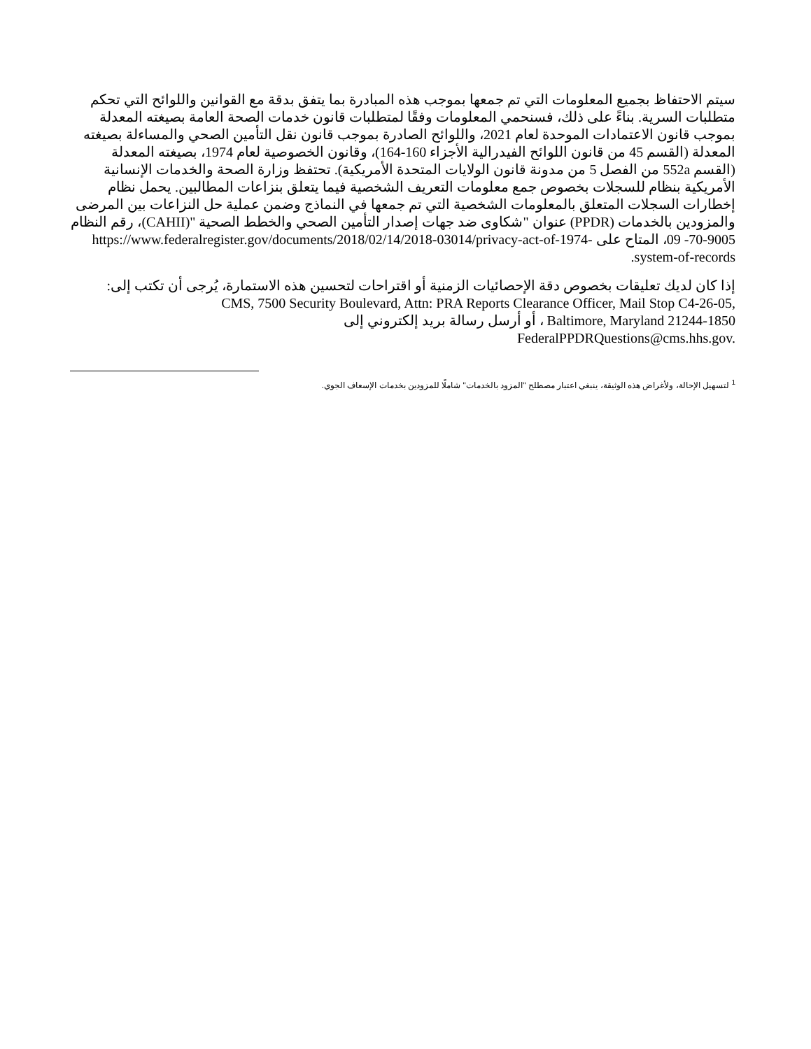سيتم الاحتفاظ بجميع المعلومات التي تم جمعها بموجب هذه المبادرة بما يتفق بدقة مع القوانين واللوائح التي تحكم متطلبات السرية. بناءً على ذلك، فسنحمي المعلومات وفقًا لمتطلبات قانون خدمات الصحة العامة بصيغته المعدلة بموجب قانون الاعتمادات الموحدة لعام 2021، واللوائح الصادرة بموجب قانون نقل التأمين الصحي والمساءلة بصيغته المعدلة (القسم 45 من قانون اللوائح الفيدرالية الأجزاء 160-164)، وقانون الخصوصية لعام 1974، بصيغته المعدلة (القسم 552a من الفصل 5 من مدونة قانون الولايات المتحدة الأمريكية). تحتفظ وزارة الصحة والخدمات الإنسانية الأمريكية بنظام للسجلات بخصوص جمع معلومات التعريف الشخصية فيما يتعلق بنزاعات المطالبين. يحمل نظام إخطارات السجلات المتعلق بالمعلومات الشخصية التي تم جمعها في النماذج وضمن عملية حل النزاعات بين المرضى والمزودين بالخدمات (PPDR) عنوان "شكاوى ضد جهات إصدار التأمين الصحي والخطط الصحية "(CAHII)، رقم النظام 9005-70- 09، المتاح على https://www.federalregister.gov/documents/2018/02/14/2018-03014/privacy-act-of-1974-system-of-records.
إذا كان لديك تعليقات بخصوص دقة الإحصائيات الزمنية أو اقتراحات لتحسين هذه الاستمارة، يُرجى أن تكتب إلى:
CMS, 7500 Security Boulevard, Attn: PRA Reports Clearance Officer, Mail Stop C4-26-05,
Baltimore, Maryland 21244-1850 ، أو أرسل رسالة بريد إلكتروني إلى
FederalPPDRQuestions@cms.hhs.gov.
<sup>1</sup> لتسهيل الإحالة، ولأغراض هذه الوثيقة، ينبغي اعتبار مصطلح "المزود بالخدمات" شاملًا للمزودين بخدمات الإسعاف الجوي.